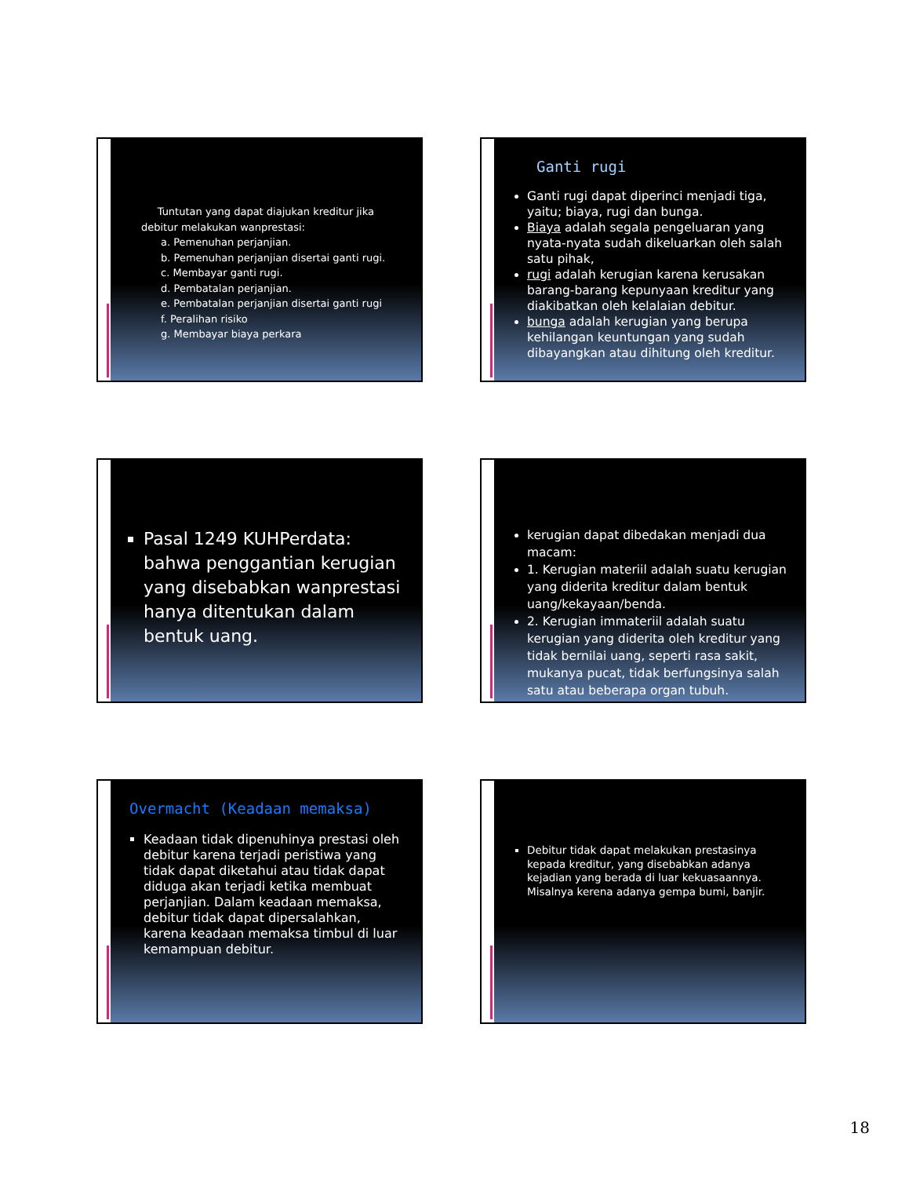Tuntutan yang dapat diajukan kreditur jika debitur melakukan wanprestasi:
a. Pemenuhan perjanjian.
b. Pemenuhan perjanjian disertai ganti rugi.
c. Membayar ganti rugi.
d. Pembatalan perjanjian.
e. Pembatalan perjanjian disertai ganti rugi
f. Peralihan risiko
g. Membayar biaya perkara
Ganti rugi
Ganti rugi dapat diperinci menjadi tiga, yaitu; biaya, rugi dan bunga.
Biaya adalah segala pengeluaran yang nyata-nyata sudah dikeluarkan oleh salah satu pihak,
rugi adalah kerugian karena kerusakan barang-barang kepunyaan kreditur yang diakibatkan oleh kelalaian debitur.
bunga adalah kerugian yang berupa kehilangan keuntungan yang sudah dibayangkan atau dihitung oleh kreditur.
Pasal 1249 KUHPerdata: bahwa penggantian kerugian yang disebabkan wanprestasi hanya ditentukan dalam bentuk uang.
kerugian dapat dibedakan menjadi dua macam:
1. Kerugian materiil adalah suatu kerugian yang diderita kreditur dalam bentuk uang/kekayaan/benda.
2. Kerugian immateriil adalah suatu kerugian yang diderita oleh kreditur yang tidak bernilai uang, seperti rasa sakit, mukanya pucat, tidak berfungsinya salah satu atau beberapa organ tubuh.
Overmacht (Keadaan memaksa)
Keadaan tidak dipenuhinya prestasi oleh debitur karena terjadi peristiwa yang tidak dapat diketahui atau tidak dapat diduga akan terjadi ketika membuat perjanjian. Dalam keadaan memaksa, debitur tidak dapat dipersalahkan, karena keadaan memaksa timbul di luar kemampuan debitur.
Debitur tidak dapat melakukan prestasinya kepada kreditur, yang disebabkan adanya kejadian yang berada di luar kekuasaannya. Misalnya kerena adanya gempa bumi, banjir.
18